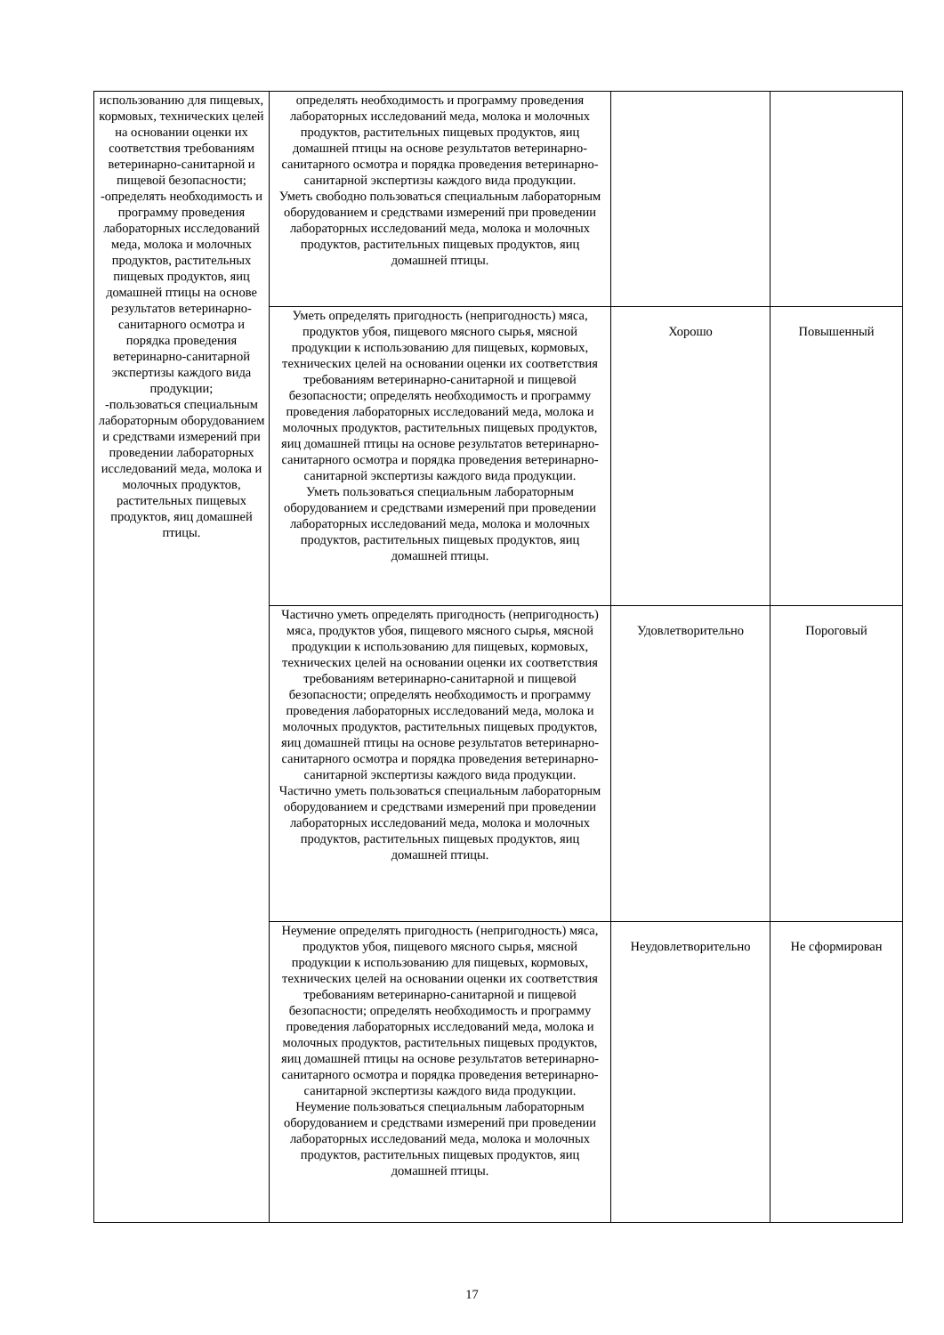| использованию для пищевых, кормовых, технических целей на основании оценки их соответствия требованиям ветеринарно-санитарной и пищевой безопасности; -определять необходимость и программу проведения лабораторных исследований меда, молока и молочных продуктов, растительных пищевых продуктов, яиц домашней птицы на основе результатов ветеринарно-санитарного осмотра и порядка проведения ветеринарно-санитарной экспертизы каждого вида продукции; -пользоваться специальным лабораторным оборудованием и средствами измерений при проведении лабораторных исследований меда, молока и молочных продуктов, растительных пищевых продуктов, яиц домашней птицы. | определять необходимость и программу проведения лабораторных исследований меда, молока и молочных продуктов, растительных пищевых продуктов, яиц домашней птицы на основе результатов ветеринарно-санитарного осмотра и порядка проведения ветеринарно-санитарной экспертизы каждого вида продукции. Уметь свободно пользоваться специальным лабораторным оборудованием и средствами измерений при проведении лабораторных исследований меда, молока и молочных продуктов, растительных пищевых продуктов, яиц домашней птицы. | | |
| | Уметь определять пригодность (непригодность) мяса, продуктов убоя, пищевого мясного сырья, мясной продукции к использованию для пищевых, кормовых, технических целей на основании оценки их соответствия требованиям ветеринарно-санитарной и пищевой безопасности; определять необходимость и программу проведения лабораторных исследований меда, молока и молочных продуктов, растительных пищевых продуктов, яиц домашней птицы на основе результатов ветеринарно-санитарного осмотра и порядка проведения ветеринарно-санитарной экспертизы каждого вида продукции. Уметь пользоваться специальным лабораторным оборудованием и средствами измерений при проведении лабораторных исследований меда, молока и молочных продуктов, растительных пищевых продуктов, яиц домашней птицы. | Хорошо | Повышенный |
| | Частично уметь определять пригодность (непригодность) мяса, продуктов убоя, пищевого мясного сырья, мясной продукции к использованию для пищевых, кормовых, технических целей на основании оценки их соответствия требованиям ветеринарно-санитарной и пищевой безопасности; определять необходимость и программу проведения лабораторных исследований меда, молока и молочных продуктов, растительных пищевых продуктов, яиц домашней птицы на основе результатов ветеринарно-санитарного осмотра и порядка проведения ветеринарно-санитарной экспертизы каждого вида продукции. Частично уметь пользоваться специальным лабораторным оборудованием и средствами измерений при проведении лабораторных исследований меда, молока и молочных продуктов, растительных пищевых продуктов, яиц домашней птицы. | Удовлетворительно | Пороговый |
| | Неумение определять пригодность (непригодность) мяса, продуктов убоя, пищевого мясного сырья, мясной продукции к использованию для пищевых, кормовых, технических целей на основании оценки их соответствия требованиям ветеринарно-санитарной и пищевой безопасности; определять необходимость и программу проведения лабораторных исследований меда, молока и молочных продуктов, растительных пищевых продуктов, яиц домашней птицы на основе результатов ветеринарно-санитарного осмотра и порядка проведения ветеринарно-санитарной экспертизы каждого вида продукции. Неумение пользоваться специальным лабораторным оборудованием и средствами измерений при проведении лабораторных исследований меда, молока и молочных продуктов, растительных пищевых продуктов, яиц домашней птицы. | Неудовлетворительно | Не сформирован |
17